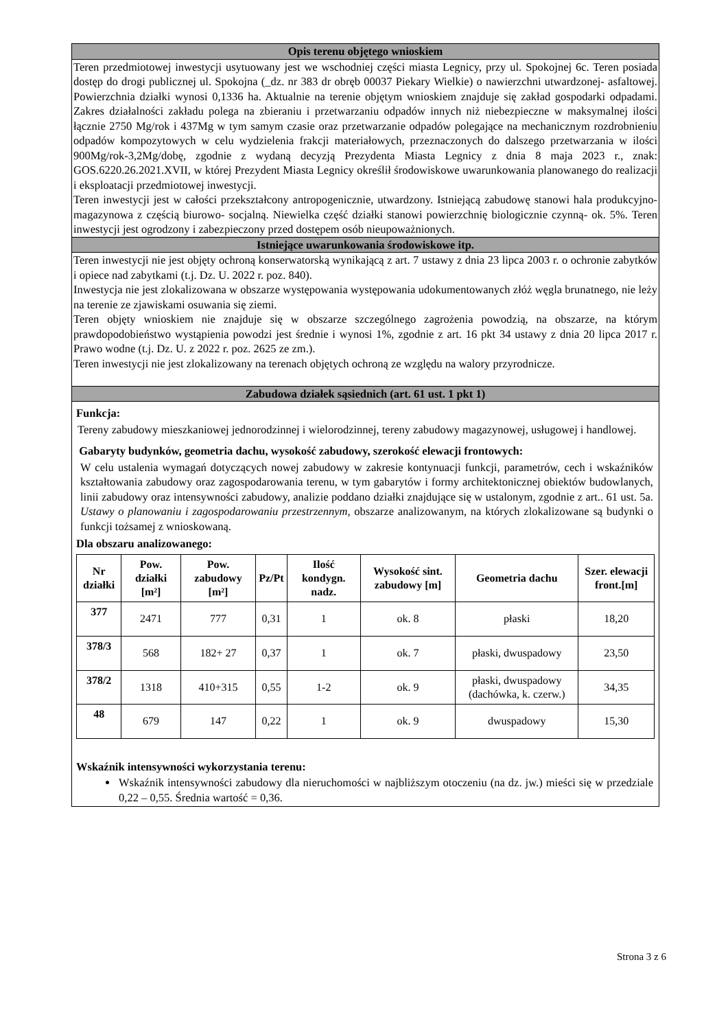Opis terenu objętego wnioskiem
Teren przedmiotowej inwestycji usytuowany jest we wschodniej części miasta Legnicy, przy ul. Spokojnej 6c. Teren posiada dostęp do drogi publicznej ul. Spokojna (_dz. nr 383 dr obręb 00037 Piekary Wielkie) o nawierzchni utwardzonej- asfaltowej. Powierzchnia działki wynosi 0,1336 ha. Aktualnie na terenie objętym wnioskiem znajduje się zakład gospodarki odpadami. Zakres działalności zakładu polega na zbieraniu i przetwarzaniu odpadów innych niż niebezpieczne w maksymalnej ilości łącznie 2750 Mg/rok i 437Mg w tym samym czasie oraz przetwarzanie odpadów polegające na mechanicznym rozdrobnieniu odpadów kompozytowych w celu wydzielenia frakcji materiałowych, przeznaczonych do dalszego przetwarzania w ilości 900Mg/rok-3,2Mg/dobę, zgodnie z wydaną decyzją Prezydenta Miasta Legnicy z dnia 8 maja 2023 r., znak: GOS.6220.26.2021.XVII, w której Prezydent Miasta Legnicy określił środowiskowe uwarunkowania planowanego do realizacji i eksploatacji przedmiotowej inwestycji.
Teren inwestycji jest w całości przekształcony antropogenicznie, utwardzony. Istniejącą zabudowę stanowi hala produkcyjno- magazynowa z częścią biurowo- socjalną. Niewielka część działki stanowi powierzchnię biologicznie czynną- ok. 5%. Teren inwestycji jest ogrodzony i zabezpieczony przed dostępem osób nieupoważnionych.
Istniejące uwarunkowania środowiskowe itp.
Teren inwestycji nie jest objęty ochroną konserwatorską wynikającą z art. 7 ustawy z dnia 23 lipca 2003 r. o ochronie zabytków i opiece nad zabytkami (t.j. Dz. U. 2022 r. poz. 840).
Inwestycja nie jest zlokalizowana w obszarze występowania występowania udokumentowanych złóż węgla brunatnego, nie leży na terenie ze zjawiskami osuwania się ziemi.
Teren objęty wnioskiem nie znajduje się w obszarze szczególnego zagrożenia powodzią, na obszarze, na którym prawdopodobieństwo wystąpienia powodzi jest średnie i wynosi 1%, zgodnie z art. 16 pkt 34 ustawy z dnia 20 lipca 2017 r. Prawo wodne (t.j. Dz. U. z 2022 r. poz. 2625 ze zm.).
Teren inwestycji nie jest zlokalizowany na terenach objętych ochroną ze względu na walory przyrodnicze.
Zabudowa działek sąsiednich (art. 61 ust. 1 pkt 1)
Funkcja:
Tereny zabudowy mieszkaniowej jednorodzinnej i wielorodzinnej, tereny zabudowy magazynowej, usługowej i handlowej.
Gabaryty budynków, geometria dachu, wysokość zabudowy, szerokość elewacji frontowych:
W celu ustalenia wymagań dotyczących nowej zabudowy w zakresie kontynuacji funkcji, parametrów, cech i wskaźników kształtowania zabudowy oraz zagospodarowania terenu, w tym gabarytów i formy architektonicznej obiektów budowlanych, linii zabudowy oraz intensywności zabudowy, analizie poddano działki znajdujące się w ustalonym, zgodnie z art.. 61 ust. 5a. Ustawy o planowaniu i zagospodarowaniu przestrzennym, obszarze analizowanym, na których zlokalizowane są budynki o funkcji tożsamej z wnioskowaną.
Dla obszaru analizowanego:
| Nr działki | Pow. działki [m²] | Pow. zabudowy [m²] | Pz/Pt | Ilość kondygn. nadz. | Wysokość sint. zabudowy [m] | Geometria dachu | Szer. elewacji front.[m] |
| --- | --- | --- | --- | --- | --- | --- | --- |
| 377 | 2471 | 777 | 0,31 | 1 | ok. 8 | płaski | 18,20 |
| 378/3 | 568 | 182+ 27 | 0,37 | 1 | ok. 7 | płaski, dwuspadowy | 23,50 |
| 378/2 | 1318 | 410+315 | 0,55 | 1-2 | ok. 9 | płaski, dwuspadowy (dachówka, k. czerw.) | 34,35 |
| 48 | 679 | 147 | 0,22 | 1 | ok. 9 | dwuspadowy | 15,30 |
Wskaźnik intensywności wykorzystania terenu:
Wskaźnik intensywności zabudowy dla nieruchomości w najbliższym otoczeniu (na dz. jw.) mieści się w przedziale 0,22 – 0,55. Średnia wartość = 0,36.
Strona 3 z 6